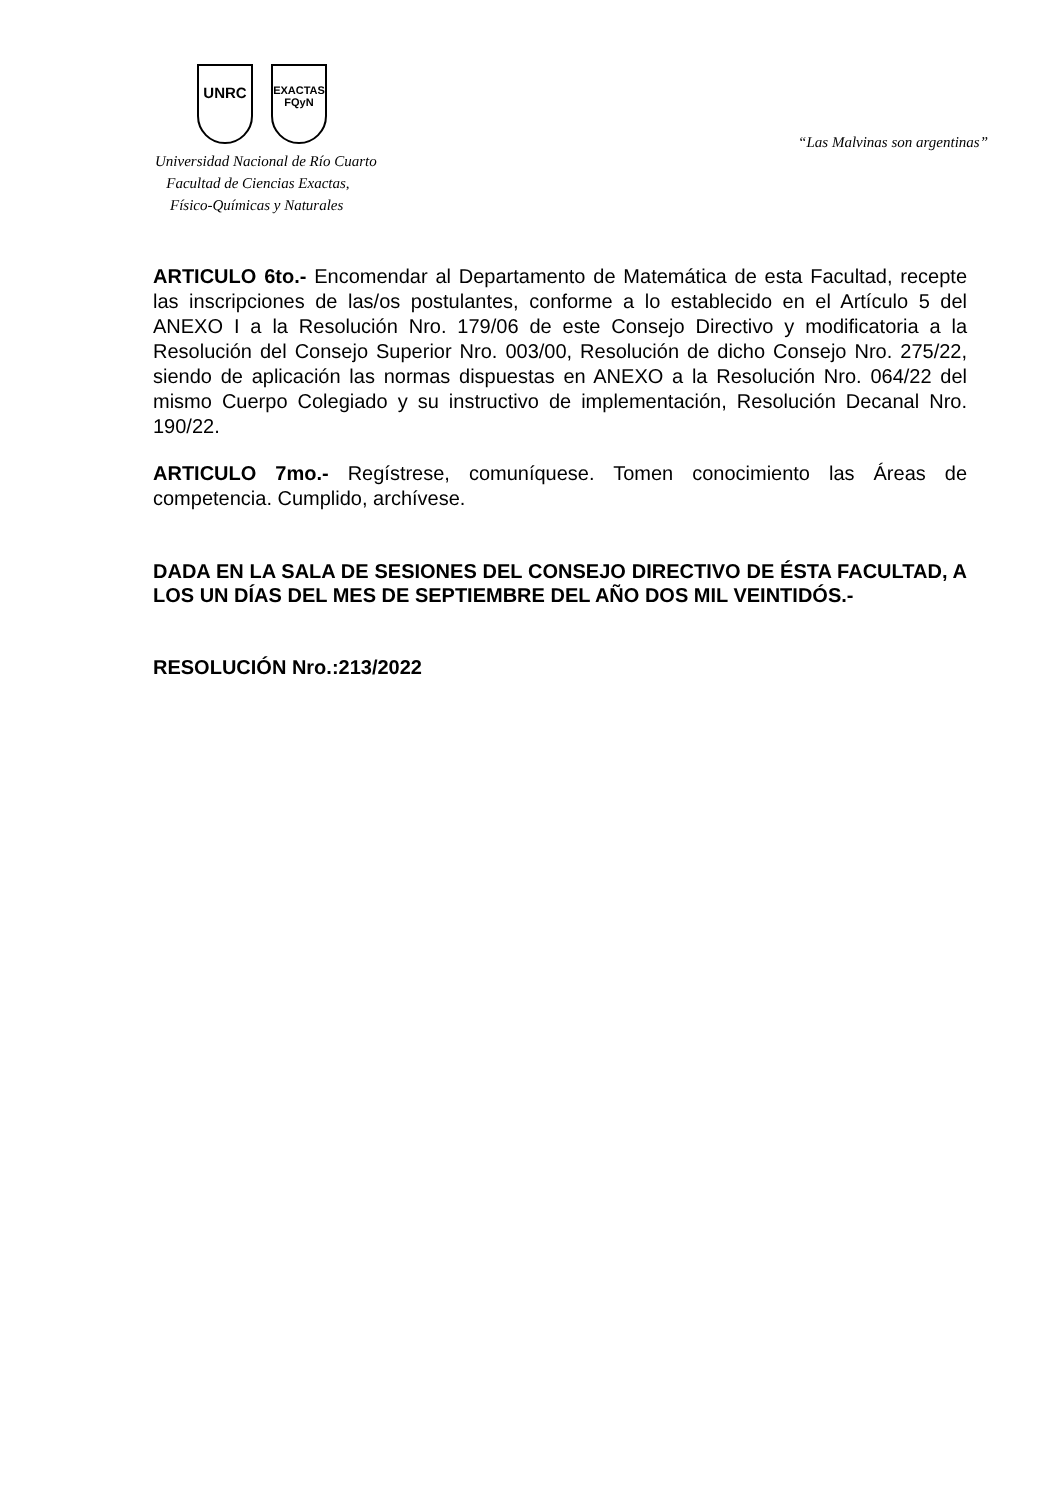UNRC
EXACTAS
FQyN
Universidad Nacional de Río Cuarto
Facultad de Ciencias Exactas,
Físico-Químicas y Naturales
“Las Malvinas son argentinas”
ARTICULO 6to.- Encomendar al Departamento de Matemática de esta Facultad, recepte las inscripciones de las/os postulantes, conforme a lo establecido en el Artículo 5 del ANEXO I a la Resolución Nro. 179/06 de este Consejo Directivo y modificatoria a la Resolución del Consejo Superior Nro. 003/00, Resolución de dicho Consejo Nro. 275/22, siendo de aplicación las normas dispuestas en ANEXO a la Resolución Nro. 064/22 del mismo Cuerpo Colegiado y su instructivo de implementación, Resolución Decanal Nro. 190/22.
ARTICULO 7mo.- Regístrese, comuníquese. Tomen conocimiento las Áreas de competencia. Cumplido, archívese.
DADA EN LA SALA DE SESIONES DEL CONSEJO DIRECTIVO DE ÉSTA FACULTAD, A LOS UN DÍAS DEL MES DE SEPTIEMBRE DEL AÑO DOS MIL VEINTIDÓS.-
RESOLUCIÓN Nro.:213/2022